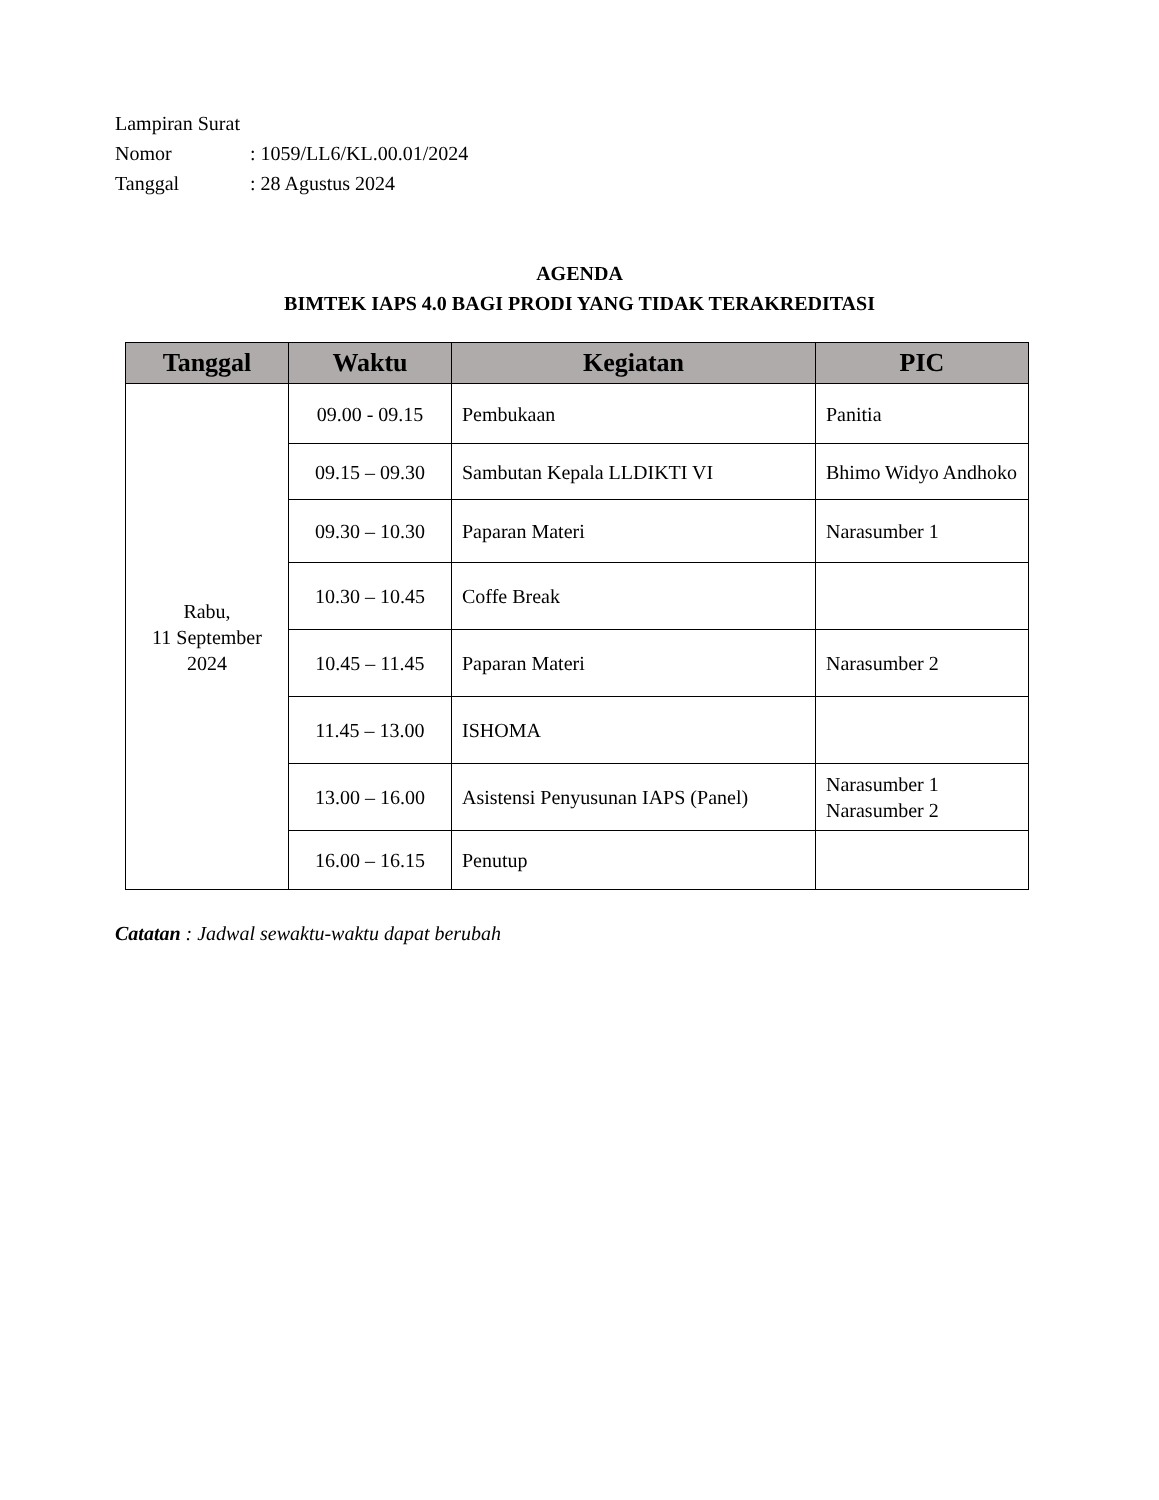Lampiran Surat
Nomor: 1059/LL6/KL.00.01/2024
Tanggal: 28 Agustus 2024
AGENDA
BIMTEK IAPS 4.0 BAGI PRODI YANG TIDAK TERAKREDITASI
| Tanggal | Waktu | Kegiatan | PIC |
| --- | --- | --- | --- |
| Rabu, 11 September 2024 | 09.00 - 09.15 | Pembukaan | Panitia |
| | 09.15 – 09.30 | Sambutan Kepala LLDIKTI VI | Bhimo Widyo Andhoko |
| | 09.30 – 10.30 | Paparan Materi | Narasumber 1 |
| | 10.30 – 10.45 | Coffe Break | |
| | 10.45 – 11.45 | Paparan Materi | Narasumber 2 |
| | 11.45 – 13.00 | ISHOMA | |
| | 13.00 – 16.00 | Asistensi Penyusunan IAPS (Panel) | Narasumber 1 Narasumber 2 |
| | 16.00 – 16.15 | Penutup | |
Catatan : Jadwal sewaktu-waktu dapat berubah